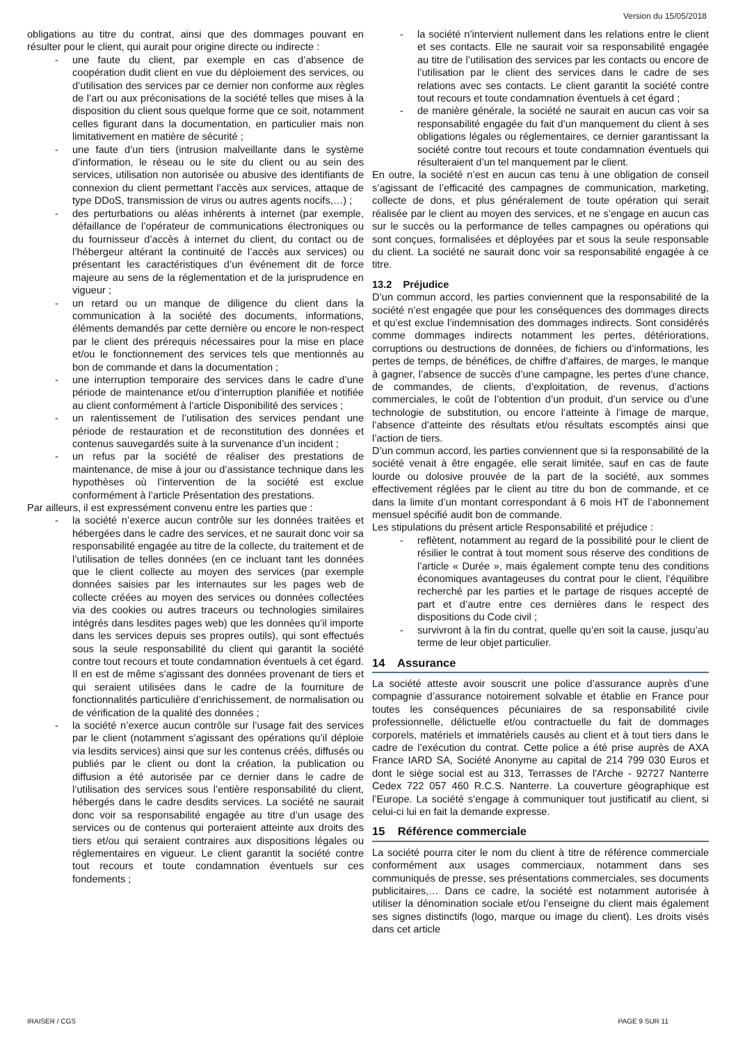Version du 15/05/2018
obligations au titre du contrat, ainsi que des dommages pouvant en résulter pour le client, qui aurait pour origine directe ou indirecte :
- une faute du client, par exemple en cas d’absence de coopération dudit client en vue du déploiement des services, ou d’utilisation des services par ce dernier non conforme aux règles de l’art ou aux préconisations de la société telles que mises à la disposition du client sous quelque forme que ce soit, notamment celles figurant dans la documentation, en particulier mais non limitativement en matière de sécurité ;
- une faute d’un tiers (intrusion malveillante dans le système d’information, le réseau ou le site du client ou au sein des services, utilisation non autorisée ou abusive des identifiants de connexion du client permettant l’accès aux services, attaque de type DDoS, transmission de virus ou autres agents nocifs,…) ;
- des perturbations ou aléas inhérents à internet (par exemple, défaillance de l’opérateur de communications électroniques ou du fournisseur d’accès à internet du client, du contact ou de l’hébergeur altérant la continuité de l’accès aux services) ou présentant les caractéristiques d’un événement dit de force majeure au sens de la réglementation et de la jurisprudence en vigueur ;
- un retard ou un manque de diligence du client dans la communication à la société des documents, informations, éléments demandés par cette dernière ou encore le non-respect par le client des prérequis nécessaires pour la mise en place et/ou le fonctionnement des services tels que mentionnés au bon de commande et dans la documentation ;
- une interruption temporaire des services dans le cadre d’une période de maintenance et/ou d’interruption planifiée et notifiée au client conformément à l’article Disponibilité des services ;
- un ralentissement de l’utilisation des services pendant une période de restauration et de reconstitution des données et contenus sauvegardés suite à la survenance d’un incident ;
- un refus par la société de réaliser des prestations de maintenance, de mise à jour ou d’assistance technique dans les hypothèses où l’intervention de la société est exclue conformément à l’article Présentation des prestations.
Par ailleurs, il est expressément convenu entre les parties que :
- la société n’exerce aucun contrôle sur les données traitées et hébergées dans le cadre des services, et ne saurait donc voir sa responsabilité engagée au titre de la collecte, du traitement et de l’utilisation de telles données (en ce incluant tant les données que le client collecte au moyen des services (par exemple données saisies par les internautes sur les pages web de collecte créées au moyen des services ou données collectées via des cookies ou autres traceurs ou technologies similaires intégrés dans lesdites pages web) que les données qu’il importe dans les services depuis ses propres outils), qui sont effectués sous la seule responsabilité du client qui garantit la société contre tout recours et toute condamnation éventuels à cet égard. Il en est de même s’agissant des données provenant de tiers et qui seraient utilisées dans le cadre de la fourniture de fonctionnalités particulière d’enrichissement, de normalisation ou de vérification de la qualité des données ;
- la société n’exerce aucun contrôle sur l’usage fait des services par le client (notamment s’agissant des opérations qu’il déploie via lesdits services) ainsi que sur les contenus créés, diffusés ou publiés par le client ou dont la création, la publication ou diffusion a été autorisée par ce dernier dans le cadre de l’utilisation des services sous l’entière responsabilité du client, hébergés dans le cadre desdits services. La société ne saurait donc voir sa responsabilité engagée au titre d’un usage des services ou de contenus qui porteraient atteinte aux droits des tiers et/ou qui seraient contraires aux dispositions légales ou réglementaires en vigueur. Le client garantit la société contre tout recours et toute condamnation éventuels sur ces fondements ;
- la société n’intervient nullement dans les relations entre le client et ses contacts. Elle ne saurait voir sa responsabilité engagée au titre de l’utilisation des services par les contacts ou encore de l’utilisation par le client des services dans le cadre de ses relations avec ses contacts. Le client garantit la société contre tout recours et toute condamnation éventuels à cet égard ;
- de manière générale, la société ne saurait en aucun cas voir sa responsabilité engagée du fait d’un manquement du client à ses obligations légales ou réglementaires, ce dernier garantissant la société contre tout recours et toute condamnation éventuels qui résulteraient d’un tel manquement par le client.
En outre, la société n’est en aucun cas tenu à une obligation de conseil s’agissant de l’efficacité des campagnes de communication, marketing, collecte de dons, et plus généralement de toute opération qui serait réalisée par le client au moyen des services, et ne s’engage en aucun cas sur le succès ou la performance de telles campagnes ou opérations qui sont conçues, formalisées et déployées par et sous la seule responsable du client. La société ne saurait donc voir sa responsabilité engagée à ce titre.
13.2 Préjudice
D’un commun accord, les parties conviennent que la responsabilité de la société n’est engagée que pour les conséquences des dommages directs et qu’est exclue l’indemnisation des dommages indirects. Sont considérés comme dommages indirects notamment les pertes, détériorations, corruptions ou destructions de données, de fichiers ou d’informations, les pertes de temps, de bénéfices, de chiffre d’affaires, de marges, le manque à gagner, l’absence de succès d’une campagne, les pertes d’une chance, de commandes, de clients, d’exploitation, de revenus, d’actions commerciales, le coût de l’obtention d’un produit, d’un service ou d’une technologie de substitution, ou encore l’atteinte à l’image de marque, l’absence d’atteinte des résultats et/ou résultats escomptés ainsi que l’action de tiers.
D’un commun accord, les parties conviennent que si la responsabilité de la société venait à être engagée, elle serait limitée, sauf en cas de faute lourde ou dolosive prouvée de la part de la société, aux sommes effectivement réglées par le client au titre du bon de commande, et ce dans la limite d’un montant correspondant à 6 mois HT de l’abonnement mensuel spécifié audit bon de commande.
Les stipulations du présent article Responsabilité et préjudice :
- reflètent, notamment au regard de la possibilité pour le client de résilier le contrat à tout moment sous réserve des conditions de l’article « Durée », mais également compte tenu des conditions économiques avantageuses du contrat pour le client, l’équilibre recherché par les parties et le partage de risques accepté de part et d’autre entre ces dernières dans le respect des dispositions du Code civil ;
- survivront à la fin du contrat, quelle qu’en soit la cause, jusqu’au terme de leur objet particulier.
14 Assurance
La société atteste avoir souscrit une police d’assurance auprès d’une compagnie d’assurance notoirement solvable et établie en France pour toutes les conséquences pécuniaires de sa responsabilité civile professionnelle, délictuelle et/ou contractuelle du fait de dommages corporels, matériels et immatériels causés au client et à tout tiers dans le cadre de l’exécution du contrat. Cette police a été prise auprès de AXA France IARD SA, Société Anonyme au capital de 214 799 030 Euros et dont le siège social est au 313, Terrasses de l'Arche - 92727 Nanterre Cedex 722 057 460 R.C.S. Nanterre. La couverture géographique est l’Europe. La société s’engage à communiquer tout justificatif au client, si celui-ci lui en fait la demande expresse.
15 Référence commerciale
La société pourra citer le nom du client à titre de référence commerciale conformément aux usages commerciaux, notamment dans ses communiqués de presse, ses présentations commerciales, ses documents publicitaires,… Dans ce cadre, la société est notamment autorisée à utiliser la dénomination sociale et/ou l’enseigne du client mais également ses signes distinctifs (logo, marque ou image du client). Les droits visés dans cet article
IRAISER / CGS PAGE 9 SUR 11